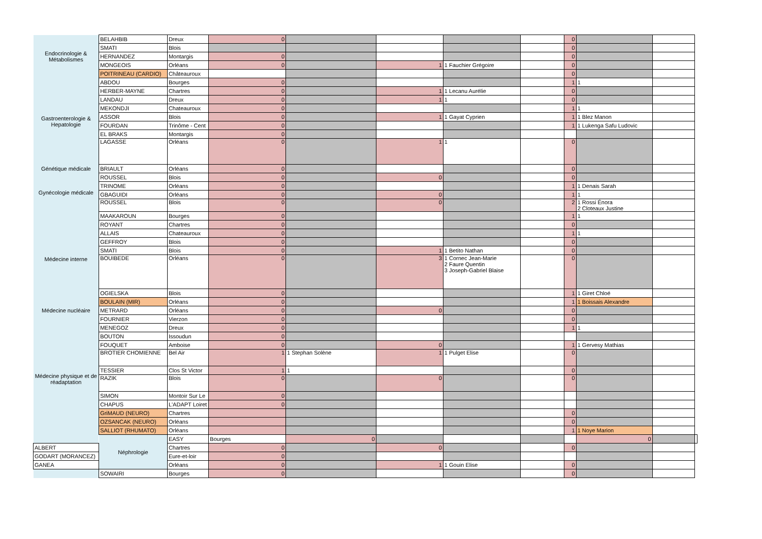| Endocrinologie & Métabolismes | BELAHBIB | Dreux | 0 | | | | | 0 | | | |
| | SMATI | Blois | | | | | | 0 | | | |
| | HERNANDEZ | Montargis | 0 | | | | | 0 | | | |
| | MONGEOIS | Orléans | 0 | | 1 | 1 Fauchier Grégoire | | 0 | | | |
| | POITRINEAU (CARDIO) | Châteauroux | | | | | | 0 | | | |
| Gastroenterologie & Hepatologie | ABDOU | Bourges | 0 | | | | | 1 | 1 | | |
| | HERBER-MAYNE | Chartres | 0 | | 1 | 1 Lecanu Aurélie | | 0 | | | |
| | LANDAU | Dreux | 0 | | 1 | 1 | | 0 | | | |
| | MEKONDJI | Chateauroux | 0 | | | | | 1 | 1 | | |
| | ASSOR | Blois | 0 | | 1 | 1 Gayat Cyprien | | 1 | 1 Blez Manon | | |
| | FOURDAN | Trinôme - Cent | 0 | | | | | 1 | 1 Lukenga Safu Ludovic | | |
| | EL BRAKS | Montargis | 0 | | | | | | | | |
| | LAGASSE | Orléans | 0 | | 1 | 1 | | 0 | | | |
| Génétique médicale | BRIAULT | Orléans | 0 | | | | | 0 | | | |
| Gynécologie médicale | ROUSSEL | Blois | 0 | | 0 | | | 0 | | | |
| | TRINOME | Orléans | 0 | | | | | 1 | 1 Denais Sarah | | |
| | GBAGUIDI | Orléans | 0 | | 0 | | | 1 | 1 | | |
| | ROUSSEL | Blois | 0 | | 0 | | | 2 | 1 Rossi Énora 2 Cloteaux Justine | | |
| Médecine interne | MAAKAROUN | Bourges | 0 | | | | | 1 | 1 | | |
| | ROYANT | Chartres | 0 | | | | | 0 | | | |
| | ALLAIS | Chateauroux | 0 | | | | | 1 | 1 | | |
| | GEFFROY | Blois | 0 | | | | | 0 | | | |
| | SMATI | Blois | 0 | | 1 | 1 Betito Nathan | | 0 | | | |
| | BOUIBEDE | Orléans | 0 | | 3 | 1 Cornec Jean-Marie 2 Faure Quentin 3 Joseph-Gabriel Blaise | | 0 | | | |
| | OGIELSKA | Blois | 0 | | | | | 1 | 1 Giret Chloé | | |
| | BOULAIN (MIR) | Orléans | 0 | | | | | 1 | 1 Boissais Alexandre | | |
| Médecine nucléaire | METRARD | Orléans | 0 | | 0 | | | 0 | | | |
| Médecine physique et de réadaptation | FOURNIER | Vierzon | 0 | | | | | 0 | | | |
| | MENEGOZ | Dreux | 0 | | | | | 1 | 1 | | |
| | BOUTON | Issoudun | 0 | | | | | | | | |
| | FOUQUET | Amboise | 0 | | 0 | | | 1 | 1 Gervesy Mathias | | |
| | BROTIER CHOMIENNE | Bel Air | 1 | 1 Stephan Solène | 1 | 1 Pulget Elise | | 0 | | | |
| | TESSIER | Clos St Victor | 1 | 1 | | | | 0 | | | |
| | RAZIK | Blois | 0 | | 0 | | | 0 | | | |
| | SIMON | Montoir Sur Le | 0 | | | | | | | | |
| | CHAPUS | L'ADAPT Loiret | 0 | | | | | | | | |
| | GriMAUD (NEURO) | Chartres | | | | | | 0 | | | |
| | OZSANCAK (NEURO) | Orléans | | | | | | 0 | | | |
| | SALLIOT (RHUMATO) | Orléans | | | | | | 1 | 1 Noye Marion | | |
| | Néphrologie | EASY | Bourges | 0 | | | | | 0 | | |
| ALBERT | | Chartres | 0 | | 0 | | | 0 | | | |
| GODART (MORANCEZ) | | Eure-et-loir | 0 | | | | | | | | |
| GANEA | | Orléans | 0 | | 1 | 1 Gouin Elise | | 0 | | | |
| | SOWAIRI | Bourges | 0 | | | | | 0 | | | |